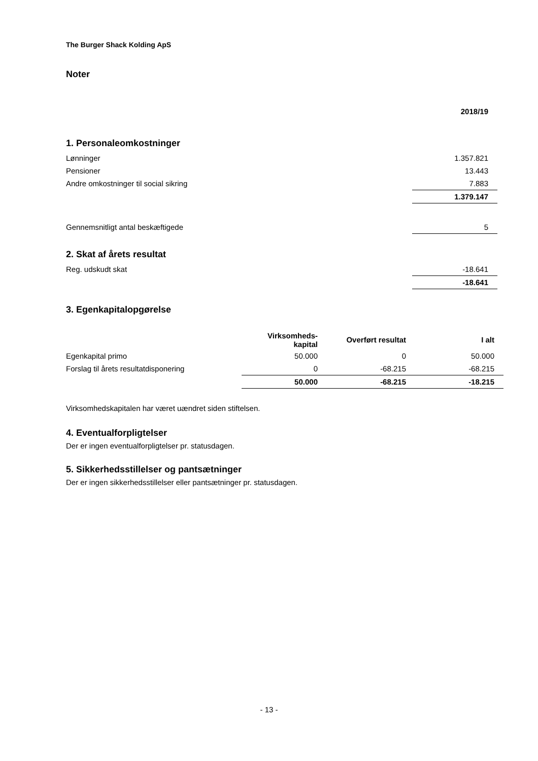The Burger Shack Kolding ApS
Noter
| | 2018/19 |
1. Personaleomkostninger
| Lønninger | 1.357.821 |
| Pensioner | 13.443 |
| Andre omkostninger til social sikring | 7.883 |
| | 1.379.147 |
| Gennemsnitligt antal beskæftigede | 5 |
2. Skat af årets resultat
| Reg. udskudt skat | -18.641 |
| | -18.641 |
3. Egenkapitalopgørelse
| | Virksomheds- kapital | Overført resultat | I alt |
| Egenkapital primo | 50.000 | 0 | 50.000 |
| Forslag til årets resultatdisponering | 0 | -68.215 | -68.215 |
| | 50.000 | -68.215 | -18.215 |
Virksomhedskapitalen har været uændret siden stiftelsen.
4. Eventualforpligtelser
Der er ingen eventualforpligtelser pr. statusdagen.
5. Sikkerhedsstillelser og pantsætninger
Der er ingen sikkerhedsstillelser eller pantsætninger pr. statusdagen.
- 13 -